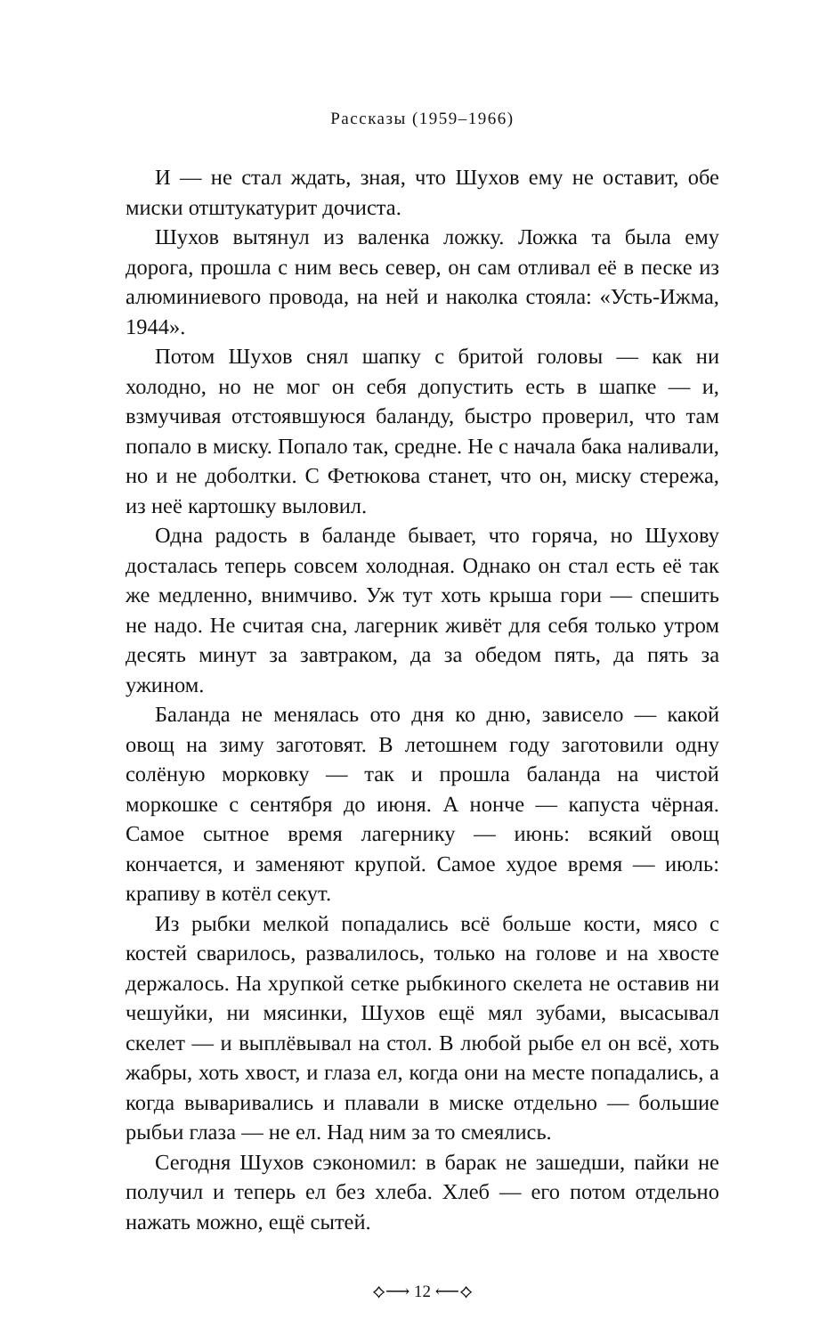Рассказы (1959–1966)
И — не стал ждать, зная, что Шухов ему не оставит, обе миски отштукатурит дочиста.
Шухов вытянул из валенка ложку. Ложка та была ему дорога, прошла с ним весь север, он сам отливал её в песке из алюминиевого провода, на ней и наколка стояла: «Усть-Ижма, 1944».
Потом Шухов снял шапку с бритой головы — как ни холодно, но не мог он себя допустить есть в шапке — и, взмучивая отстоявшуюся баланду, быстро проверил, что там попало в миску. Попало так, средне. Не с начала бака наливали, но и не доболтки. С Фетюкова станет, что он, миску стережа, из неё картошку выловил.
Одна радость в баланде бывает, что горяча, но Шухову досталась теперь совсем холодная. Однако он стал есть её так же медленно, внимчиво. Уж тут хоть крыша гори — спешить не надо. Не считая сна, лагерник живёт для себя только утром десять минут за завтраком, да за обедом пять, да пять за ужином.
Баланда не менялась ото дня ко дню, зависело — какой овощ на зиму заготовят. В летошнем году заготовили одну солёную морковку — так и прошла баланда на чистой моркошке с сентября до июня. А нонче — капуста чёрная. Самое сытное время лагернику — июнь: всякий овощ кончается, и заменяют крупой. Самое худое время — июль: крапиву в котёл секут.
Из рыбки мелкой попадались всё больше кости, мясо с костей сварилось, развалилось, только на голове и на хвосте держалось. На хрупкой сетке рыбкиного скелета не оставив ни чешуйки, ни мясинки, Шухов ещё мял зубами, высасывал скелет — и выплёвывал на стол. В любой рыбе ел он всё, хоть жабры, хоть хвост, и глаза ел, когда они на месте попадались, а когда вываривались и плавали в миске отдельно — большие рыбьи глаза — не ел. Над ним за то смеялись.
Сегодня Шухов сэкономил: в барак не зашедши, пайки не получил и теперь ел без хлеба. Хлеб — его потом отдельно нажать можно, ещё сытей.
⟡⟶ 12 ⟵⟡